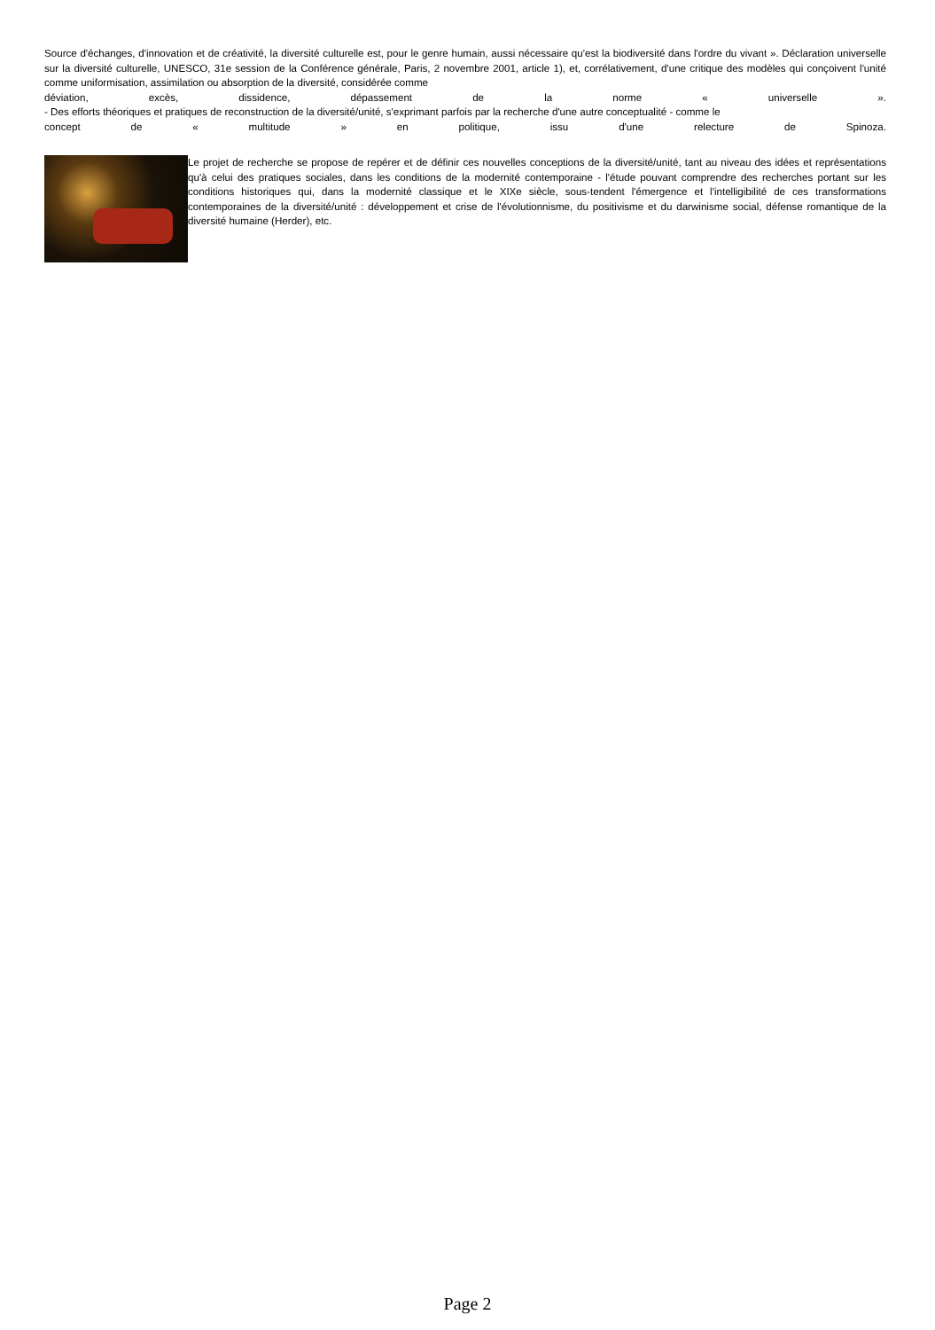Source d'échanges, d'innovation et de créativité, la diversité culturelle est, pour le genre humain, aussi nécessaire qu'est la biodiversité dans l'ordre du vivant ». Déclaration universelle sur la diversité culturelle, UNESCO, 31e session de la Conférence générale, Paris, 2 novembre 2001, article 1), et, corrélativement, d'une critique des modèles qui conçoivent l'unité comme uniformisation, assimilation ou absorption de la diversité, considérée comme
déviation, excès, dissidence, dépassement de la norme « universelle ».
- Des efforts théoriques et pratiques de reconstruction de la diversité/unité, s'exprimant parfois par la recherche d'une autre conceptualité - comme le
concept de « multitude » en politique, issu d'une relecture de Spinoza.
Le projet de recherche se propose de repérer et de définir ces nouvelles conceptions de la diversité/unité, tant au niveau des idées et représentations qu'à celui des pratiques sociales, dans les conditions de la modernité contemporaine - l'étude pouvant comprendre des recherches portant sur les conditions historiques qui, dans la modernité classique et le XIXe siècle, sous-tendent l'émergence et l'intelligibilité de ces transformations contemporaines de la diversité/unité : développement et crise de l'évolutionnisme, du positivisme et du darwinisme social, défense romantique de la diversité humaine (Herder), etc.
Page 2